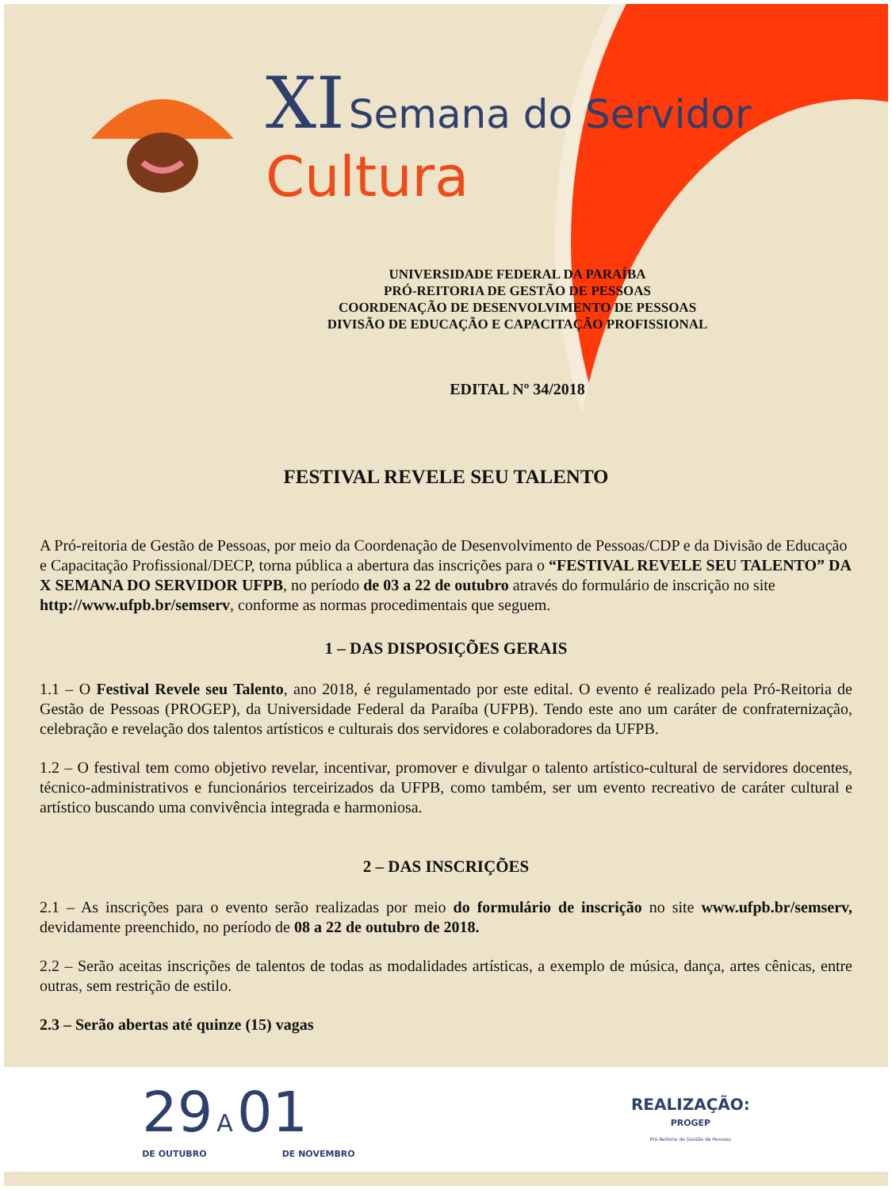XI Semana do Servidor
Cultura
UNIVERSIDADE FEDERAL DA PARAÍBA
PRÓ-REITORIA DE GESTÃO DE PESSOAS
COORDENAÇÃO DE DESENVOLVIMENTO DE PESSOAS
DIVISÃO DE EDUCAÇÃO E CAPACITAÇÃO PROFISSIONAL
EDITAL Nº 34/2018
FESTIVAL REVELE SEU TALENTO
A Pró-reitoria de Gestão de Pessoas, por meio da Coordenação de Desenvolvimento de Pessoas/CDP e da Divisão de Educação e Capacitação Profissional/DECP, torna pública a abertura das inscrições para o “FESTIVAL REVELE SEU TALENTO” DA X SEMANA DO SERVIDOR UFPB, no período de 03 a 22 de outubro através do formulário de inscrição no site http://www.ufpb.br/semserv, conforme as normas procedimentais que seguem.
1 – DAS DISPOSIÇÕES GERAIS
1.1 – O Festival Revele seu Talento, ano 2018, é regulamentado por este edital. O evento é realizado pela Pró-Reitoria de Gestão de Pessoas (PROGEP), da Universidade Federal da Paraíba (UFPB). Tendo este ano um caráter de confraternização, celebração e revelação dos talentos artísticos e culturais dos servidores e colaboradores da UFPB.
1.2 – O festival tem como objetivo revelar, incentivar, promover e divulgar o talento artístico-cultural de servidores docentes, técnico-administrativos e funcionários terceirizados da UFPB, como também, ser um evento recreativo de caráter cultural e artístico buscando uma convivência integrada e harmoniosa.
2 – DAS INSCRIÇÕES
2.1 – As inscrições para o evento serão realizadas por meio do formulário de inscrição no site www.ufpb.br/semserv, devidamente preenchido, no período de 08 a 22 de outubro de 2018.
2.2 – Serão aceitas inscrições de talentos de todas as modalidades artísticas, a exemplo de música, dança, artes cênicas, entre outras, sem restrição de estilo.
2.3 – Serão abertas até quinze (15) vagas
29 A 01
DE OUTUBRO DE NOVEMBRO
REALIZAÇÃO:
PROGEP
Pró-Reitoria de Gestão de Pessoas